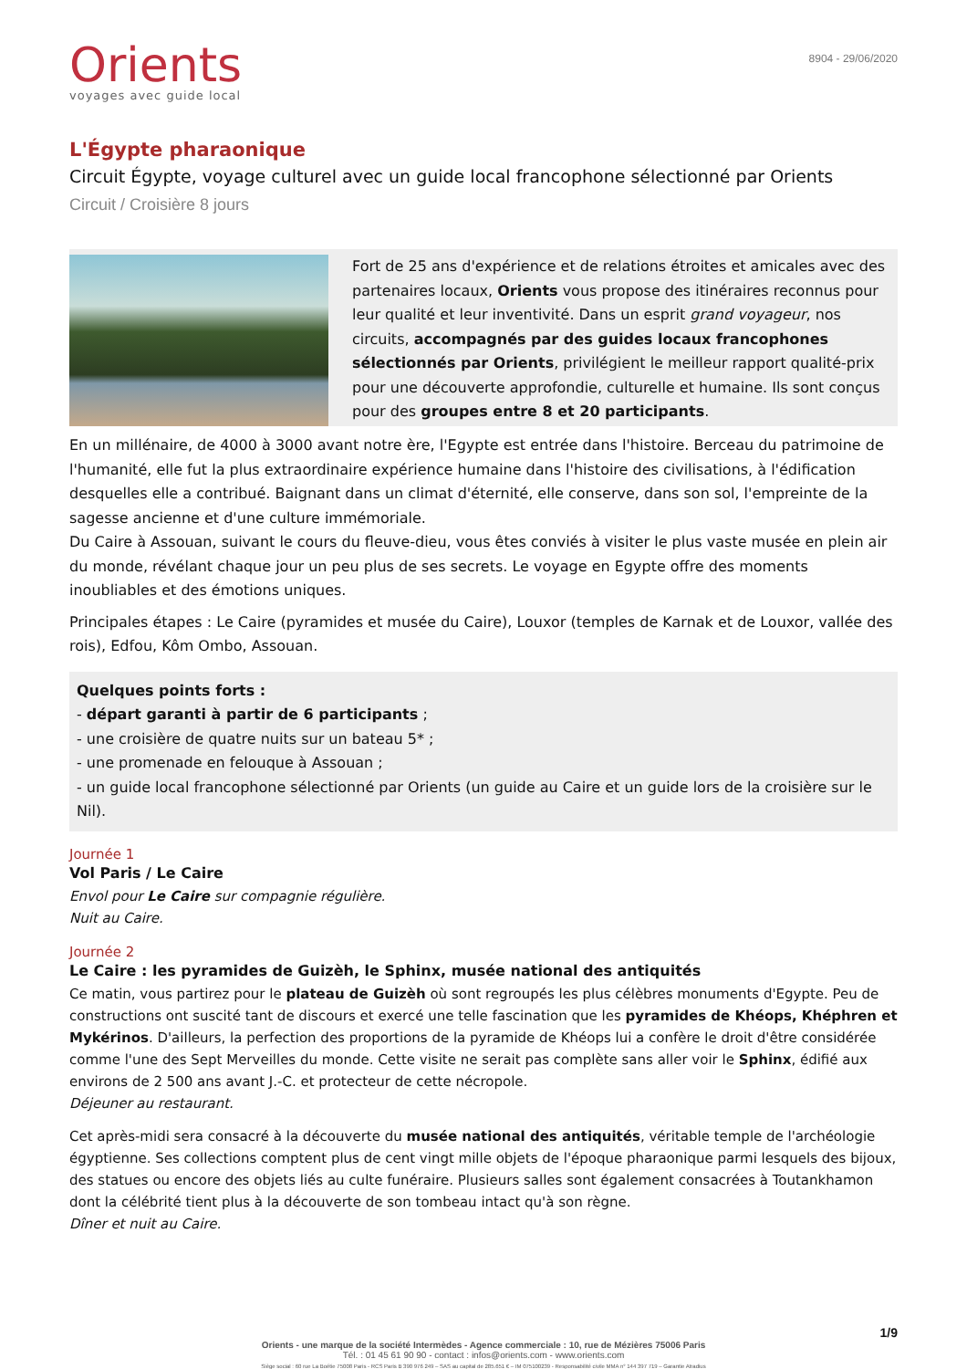Orients
voyages avec guide local
8904 - 29/06/2020
L'Égypte pharaonique
Circuit Égypte, voyage culturel avec un guide local francophone sélectionné par Orients
Circuit / Croisière 8 jours
Fort de 25 ans d'expérience et de relations étroites et amicales avec des partenaires locaux, Orients vous propose des itinéraires reconnus pour leur qualité et leur inventivité. Dans un esprit grand voyageur, nos circuits, accompagnés par des guides locaux francophones sélectionnés par Orients, privilégient le meilleur rapport qualité-prix pour une découverte approfondie, culturelle et humaine. Ils sont conçus pour des groupes entre 8 et 20 participants.
En un millénaire, de 4000 à 3000 avant notre ère, l'Egypte est entrée dans l'histoire. Berceau du patrimoine de l'humanité, elle fut la plus extraordinaire expérience humaine dans l'histoire des civilisations, à l'édification desquelles elle a contribué. Baignant dans un climat d'éternité, elle conserve, dans son sol, l'empreinte de la sagesse ancienne et d'une culture immémoriale.
Du Caire à Assouan, suivant le cours du fleuve-dieu, vous êtes conviés à visiter le plus vaste musée en plein air du monde, révélant chaque jour un peu plus de ses secrets. Le voyage en Egypte offre des moments inoubliables et des émotions uniques.
Principales étapes : Le Caire (pyramides et musée du Caire), Louxor (temples de Karnak et de Louxor, vallée des rois), Edfou, Kôm Ombo, Assouan.
Quelques points forts :
- départ garanti à partir de 6 participants ;
- une croisière de quatre nuits sur un bateau 5* ;
- une promenade en felouque à Assouan ;
- un guide local francophone sélectionné par Orients (un guide au Caire et un guide lors de la croisière sur le Nil).
Journée 1
Vol Paris / Le Caire
Envol pour Le Caire sur compagnie régulière.
Nuit au Caire.
Journée 2
Le Caire : les pyramides de Guizèh, le Sphinx, musée national des antiquités
Ce matin, vous partirez pour le plateau de Guizèh où sont regroupés les plus célèbres monuments d'Egypte. Peu de constructions ont suscité tant de discours et exercé une telle fascination que les pyramides de Khéops, Khéphren et Mykérinos. D'ailleurs, la perfection des proportions de la pyramide de Khéops lui a confère le droit d'être considérée comme l'une des Sept Merveilles du monde. Cette visite ne serait pas complète sans aller voir le Sphinx, édifié aux environs de 2 500 ans avant J.-C. et protecteur de cette nécropole.
Déjeuner au restaurant.
Cet après-midi sera consacré à la découverte du musée national des antiquités, véritable temple de l'archéologie égyptienne. Ses collections comptent plus de cent vingt mille objets de l'époque pharaonique parmi lesquels des bijoux, des statues ou encore des objets liés au culte funéraire. Plusieurs salles sont également consacrées à Toutankhamon dont la célébrité tient plus à la découverte de son tombeau intact qu'à son règne.
Dîner et nuit au Caire.
1/9
Orients - une marque de la société Intermèdes - Agence commerciale : 10, rue de Mézières 75006 Paris
Tél. : 01 45 61 90 90 - contact : infos@orients.com - www.orients.com
Siège social : 60 rue La Boétie 75008 Paris - RCS Paris B 390 976 249 – SAS au capital de 285.651 € – IM 075100239 - Responsabilité civile MMA n° 144 397 719 – Garantie Atradius